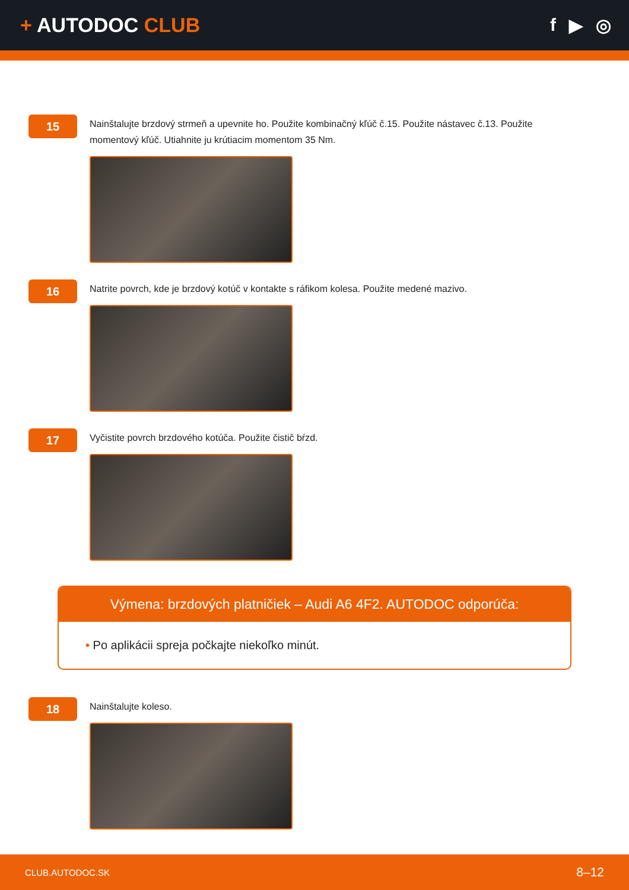+ AUTODOC CLUB f ▶ ◎
15
Nainštalujte brzdový strmeň a upevnite ho. Použite kombinačný kľúč č.15. Použite nástavec č.13. Použite momentový kľúč. Utiahnite ju krútiacim momentom 35 Nm.
16
Natrite povrch, kde je brzdový kotúč v kontakte s ráfikom kolesa. Použite medené mazivo.
17
Vyčistite povrch brzdového kotúča. Použite čistič bŕzd.
Výmena: brzdových platničiek – Audi A6 4F2. AUTODOC odporúča:
• Po aplikácii spreja počkajte niekoľko minút.
18
Nainštalujte koleso.
CLUB.AUTODOC.SK 8–12